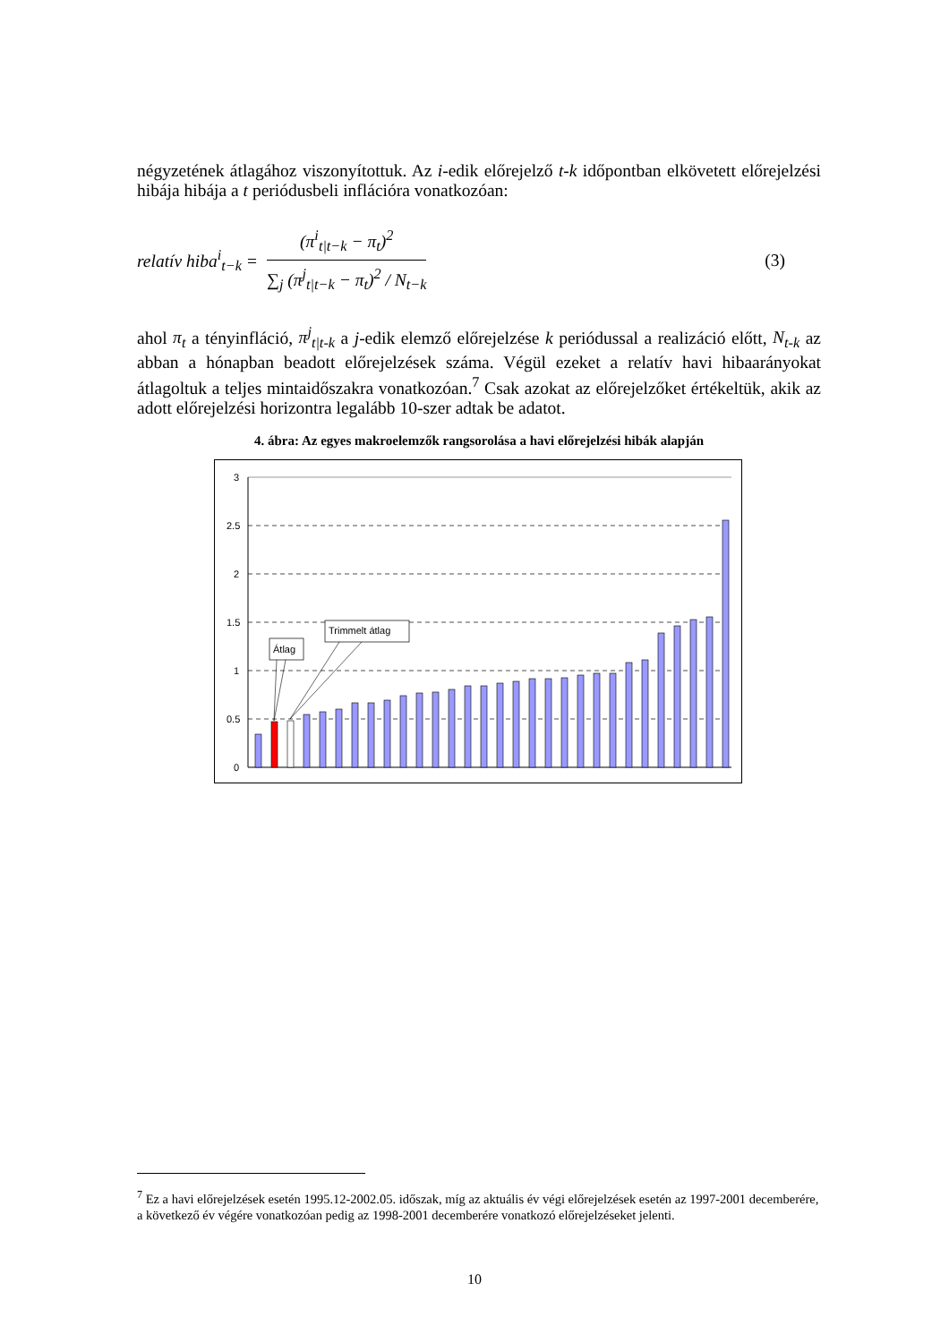négyzetének átlagához viszonyítottuk. Az i-edik előrejelző t-k időpontban elkövetett előrejelzési hibája hibája a t periódusbeli inflációra vonatkozóan:
relatív hiba<sup>i</sup><sub>t−k</sub> =
(π<sup>i</sup><sub>t|t−k</sub> − π<sub>t</sub>)<sup>2</sup>
∑<sub>j</sub> (π<sup>j</sup><sub>t|t−k</sub> − π<sub>t</sub>)<sup>2</sup> / N<sub>t−k</sub>
(3)
ahol π<sub>t</sub> a tényinfláció, π<sup>j</sup><sub>t|t-k</sub> a j-edik elemző előrejelzése k periódussal a realizáció előtt, N<sub>t-k</sub> az abban a hónapban beadott előrejelzések száma. Végül ezeket a relatív havi hibaarányokat átlagoltuk a teljes mintaidőszakra vonatkozóan.<sup>7</sup> Csak azokat az előrejelzőket értékeltük, akik az adott előrejelzési horizontra legalább 10-szer adtak be adatot.
4. ábra: Az egyes makroelemzők rangsorolása a havi előrejelzési hibák alapján
3
2.5
2
1.5
1
0.5
0
Átlag
Trimmelt átlag
<sup>7</sup> Ez a havi előrejelzések esetén 1995.12-2002.05. időszak, míg az aktuális év végi előrejelzések esetén az 1997-2001 decemberére, a következő év végére vonatkozóan pedig az 1998-2001 decemberére vonatkozó előrejelzéseket jelenti.
10